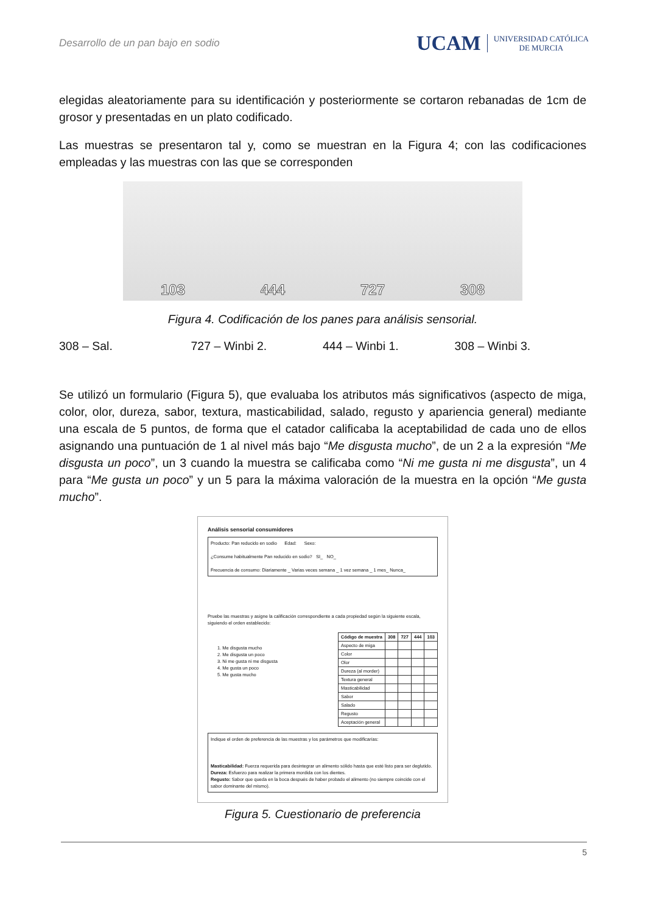Desarrollo de un pan bajo en sodio
UCAM UNIVERSIDAD CATÓLICA
DE MURCIA
elegidas aleatoriamente para su identificación y posteriormente se cortaron rebanadas de 1cm de grosor y presentadas en un plato codificado.
Las muestras se presentaron tal y, como se muestran en la Figura 4; con las codificaciones empleadas y las muestras con las que se corresponden
103
444
727
308
Figura 4. Codificación de los panes para análisis sensorial.
308 – Sal. 727 – Winbi 2. 444 – Winbi 1. 308 – Winbi 3.
Se utilizó un formulario (Figura 5), que evaluaba los atributos más significativos (aspecto de miga, color, olor, dureza, sabor, textura, masticabilidad, salado, regusto y apariencia general) mediante una escala de 5 puntos, de forma que el catador calificaba la aceptabilidad de cada uno de ellos asignando una puntuación de 1 al nivel más bajo “Me disgusta mucho”, de un 2 a la expresión “Me disgusta un poco”, un 3 cuando la muestra se calificaba como “Ni me gusta ni me disgusta”, un 4 para “Me gusta un poco” y un 5 para la máxima valoración de la muestra en la opción “Me gusta mucho”.
Análisis sensorial consumidores
Producto: Pan reducido en sodio Edad: Sexo:
¿Consume habitualmente Pan reducido en sodio? SI_ NO_
Frecuencia de consumo: Diariamente _ Varias veces semana _ 1 vez semana _ 1 mes_ Nunca_
Pruebe las muestras y asigne la calificación correspondiente a cada propiedad según la siguiente escala, siguiendo el orden establecido:
1. Me disgusta mucho
2. Me disgusta un poco
3. Ni me gusta ni me disgusta
4. Me gusta un poco
5. Me gusta mucho
| Código de muestra | 308 | 727 | 444 | 103 |
| --- | --- | --- | --- | --- |
| Aspecto de miga | | | | |
| Color | | | | |
| Olor | | | | |
| Dureza (al morder) | | | | |
| Textura general | | | | |
| Masticabilidad | | | | |
| Sabor | | | | |
| Salado | | | | |
| Regusto | | | | |
| Aceptación general | | | | |
Indique el orden de preferencia de las muestras y los parámetros que modificarías:
Masticabilidad: Fuerza requerida para desintegrar un alimento sólido hasta que esté listo para ser deglutido.
Dureza: Esfuerzo para realizar la primera mordida con los dientes.
Regusto: Sabor que queda en la boca después de haber probado el alimento (no siempre coincide con el sabor dominante del mismo).
Figura 5. Cuestionario de preferencia
5